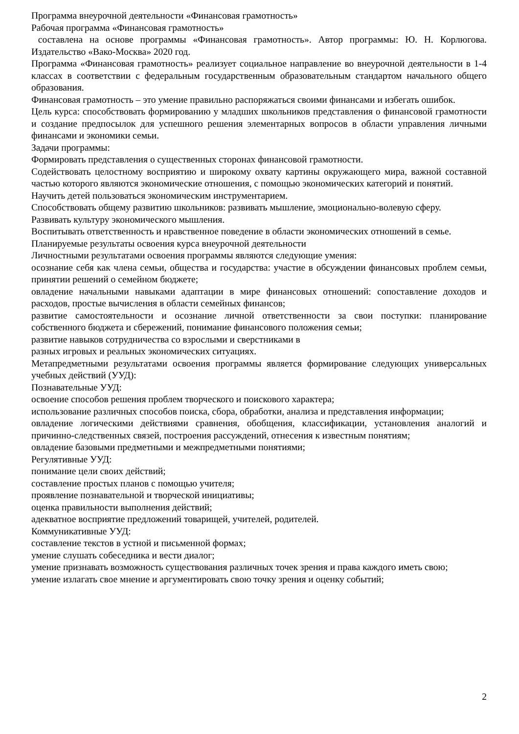Программа внеурочной деятельности «Финансовая грамотность»
Рабочая программа «Финансовая грамотность»
составлена на основе программы «Финансовая грамотность». Автор программы: Ю. Н. Корлюгова. Издательство «Вако-Москва» 2020 год.
Программа «Финансовая грамотность» реализует социальное направление во внеурочной деятельности в 1-4 классах в соответствии с федеральным государственным образовательным стандартом начального общего образования.
Финансовая грамотность – это умение правильно распоряжаться своими финансами и избегать ошибок.
Цель курса: способствовать формированию у младших школьников представления о финансовой грамотности и создание предпосылок для успешного решения элементарных вопросов в области управления личными финансами и экономики семьи.
Задачи программы:
Формировать представления о существенных сторонах финансовой грамотности.
Содействовать целостному восприятию и широкому охвату картины окружающего мира, важной составной частью которого являются экономические отношения, с помощью экономических категорий и понятий.
Научить детей пользоваться экономическим инструментарием.
Способствовать общему развитию школьников: развивать мышление, эмоционально-волевую сферу.
Развивать культуру экономического мышления.
Воспитывать ответственность и нравственное поведение в области экономических отношений в семье.
Планируемые результаты освоения курса внеурочной деятельности
Личностными результатами освоения программы являются следующие умения:
осознание себя как члена семьи, общества и государства: участие в обсуждении финансовых проблем семьи, принятии решений о семейном бюджете;
овладение начальными навыками адаптации в мире финансовых отношений: сопоставление доходов и расходов, простые вычисления в области семейных финансов;
развитие самостоятельности и осознание личной ответственности за свои поступки: планирование собственного бюджета и сбережений, понимание финансового положения семьи;
развитие навыков сотрудничества со взрослыми и сверстниками в
разных игровых и реальных экономических ситуациях.
Метапредметными результатами освоения программы является формирование следующих универсальных учебных действий (УУД):
Познавательные УУД:
освоение способов решения проблем творческого и поискового характера;
использование различных способов поиска, сбора, обработки, анализа и представления информации;
овладение логическими действиями сравнения, обобщения, классификации, установления аналогий и причинно-следственных связей, построения рассуждений, отнесения к известным понятиям;
овладение базовыми предметными и межпредметными понятиями;
Регулятивные УУД:
понимание цели своих действий;
составление простых планов с помощью учителя;
проявление познавательной и творческой инициативы;
оценка правильности выполнения действий;
адекватное восприятие предложений товарищей, учителей, родителей.
Коммуникативные УУД:
составление текстов в устной и письменной формах;
умение слушать собеседника и вести диалог;
умение признавать возможность существования различных точек зрения и права каждого иметь свою;
умение излагать свое мнение и аргументировать свою точку зрения и оценку событий;
2